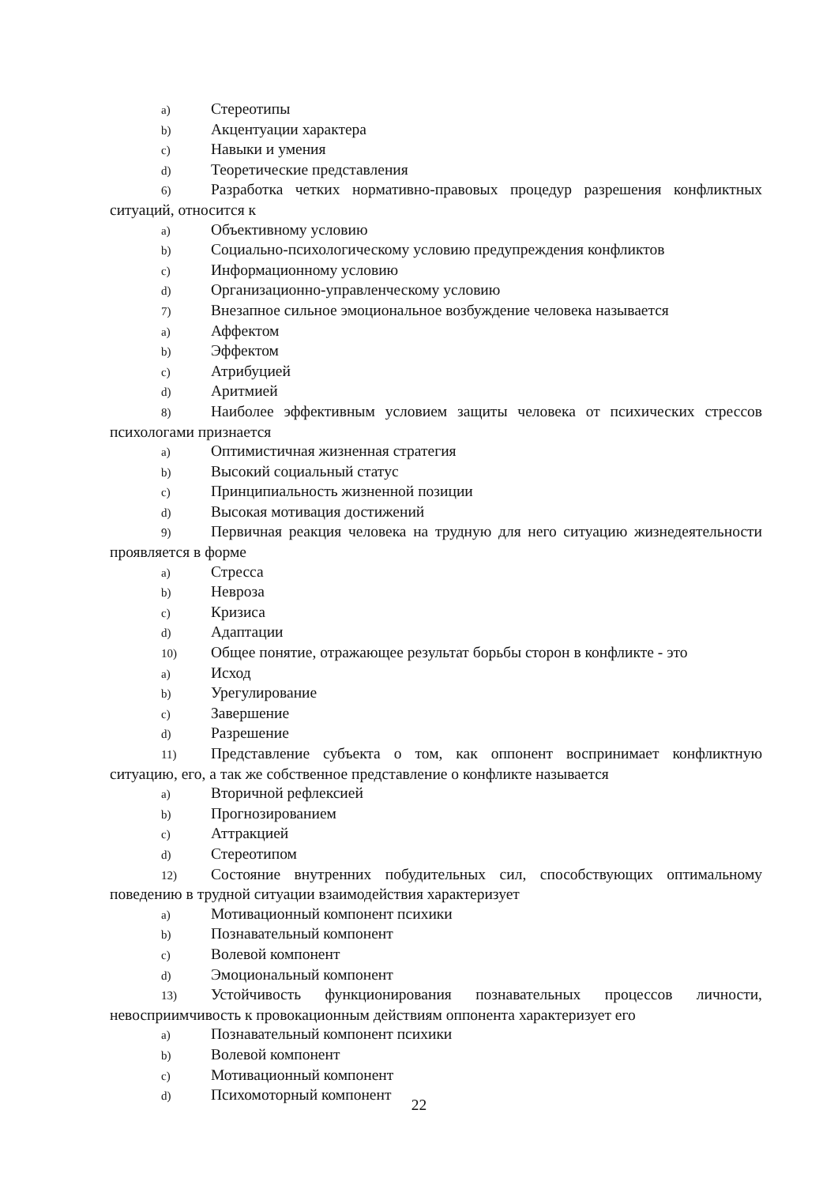a) Стереотипы
b) Акцентуации характера
c) Навыки и умения
d) Теоретические представления
6) Разработка четких нормативно-правовых процедур разрешения конфликтных ситуаций, относится к
a) Объективному условию
b) Социально-психологическому условию предупреждения конфликтов
c) Информационному условию
d) Организационно-управленческому условию
7) Внезапное сильное эмоциональное возбуждение человека называется
a) Аффектом
b) Эффектом
c) Атрибуцией
d) Аритмией
8) Наиболее эффективным условием защиты человека от психических стрессов психологами признается
a) Оптимистичная жизненная стратегия
b) Высокий социальный статус
c) Принципиальность жизненной позиции
d) Высокая мотивация достижений
9) Первичная реакция человека на трудную для него ситуацию жизнедеятельности проявляется в форме
a) Стресса
b) Невроза
c) Кризиса
d) Адаптации
10) Общее понятие, отражающее результат борьбы сторон в конфликте - это
a) Исход
b) Урегулирование
c) Завершение
d) Разрешение
11) Представление субъекта о том, как оппонент воспринимает конфликтную ситуацию, его, а так же собственное представление о конфликте называется
a) Вторичной рефлексией
b) Прогнозированием
c) Аттракцией
d) Стереотипом
12) Состояние внутренних побудительных сил, способствующих оптимальному поведению в трудной ситуации взаимодействия характеризует
a) Мотивационный компонент психики
b) Познавательный компонент
c) Волевой компонент
d) Эмоциональный компонент
13) Устойчивость функционирования познавательных процессов личности, невосприимчивость к провокационным действиям оппонента характеризует его
a) Познавательный компонент психики
b) Волевой компонент
c) Мотивационный компонент
d) Психомоторный компонент
22